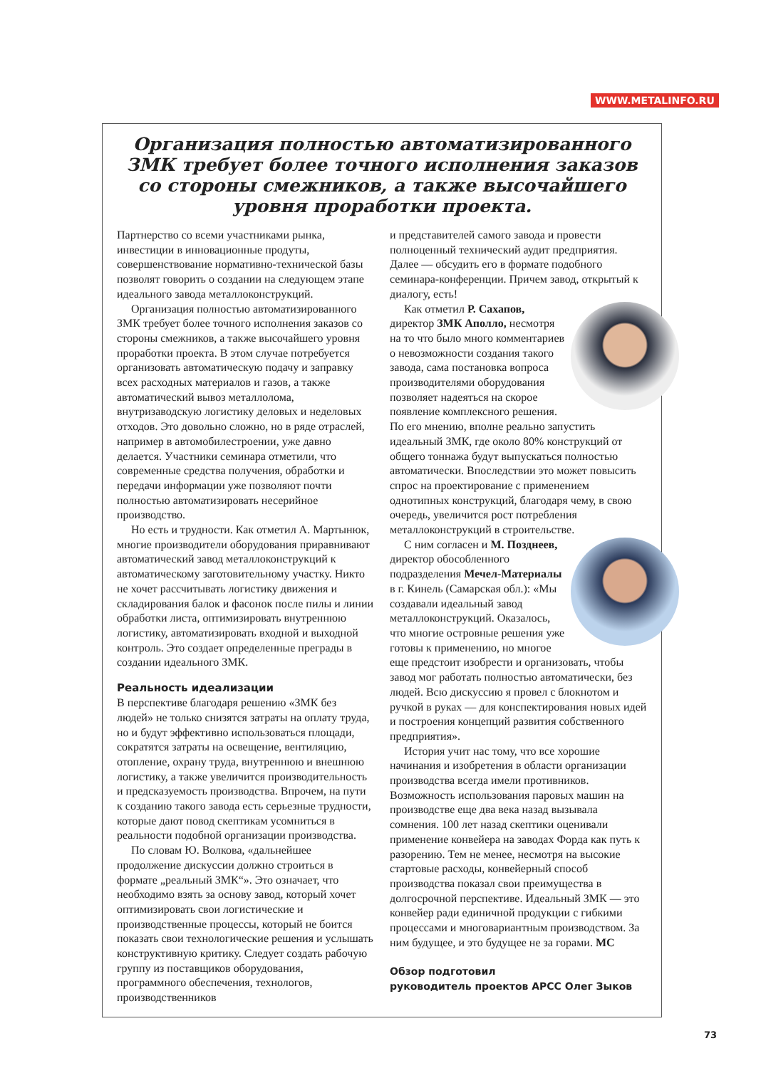WWW.METALINFO.RU
Организация полностью автоматизированного ЗМК требует более точного исполнения заказов со стороны смежников, а также высочайшего уровня проработки проекта.
Партнерство со всеми участниками рынка, инвестиции в инновационные продуты, совершенствование нормативно-технической базы позволят говорить о создании на следующем этапе идеального завода металлоконструкций.
Организация полностью автоматизированного ЗМК требует более точного исполнения заказов со стороны смежников, а также высочайшего уровня проработки проекта. В этом случае потребуется организовать автоматическую подачу и заправку всех расходных материалов и газов, а также автоматический вывоз металлолома, внутризаводскую логистику деловых и неделовых отходов. Это довольно сложно, но в ряде отраслей, например в автомобилестроении, уже давно делается. Участники семинара отметили, что современные средства получения, обработки и передачи информации уже позволяют почти полностью автоматизировать несерийное производство.
Но есть и трудности. Как отметил А. Мартынюк, многие производители оборудования приравнивают автоматический завод металлоконструкций к автоматическому заготовительному участку. Никто не хочет рассчитывать логистику движения и складирования балок и фасонок после пилы и линии обработки листа, оптимизировать внутреннюю логистику, автоматизировать входной и выходной контроль. Это создает определенные преграды в создании идеального ЗМК.
Реальность идеализации
В перспективе благодаря решению «ЗМК без людей» не только снизятся затраты на оплату труда, но и будут эффективно использоваться площади, сократятся затраты на освещение, вентиляцию, отопление, охрану труда, внутреннюю и внешнюю логистику, а также увеличится производительность и предсказуемость производства. Впрочем, на пути к созданию такого завода есть серьезные трудности, которые дают повод скептикам усомниться в реальности подобной организации производства.
По словам Ю. Волкова, «дальнейшее продолжение дискуссии должно строиться в формате „реальный ЗМК“». Это означает, что необходимо взять за основу завод, который хочет оптимизировать свои логистические и производственные процессы, который не боится показать свои технологические решения и услышать конструктивную критику. Следует создать рабочую группу из поставщиков оборудования, программного обеспечения, технологов, производственников
и представителей самого завода и провести полноценный технический аудит предприятия. Далее — обсудить его в формате подобного семинара-конференции. Причем завод, открытый к диалогу, есть!
Как отметил Р. Сахапов, директор ЗМК Аполло, несмотря на то что было много комментариев о невозможности создания такого завода, сама постановка вопроса производителями оборудования позволяет надеяться на скорое появление комплексного решения. По его мнению, вполне реально запустить идеальный ЗМК, где около 80% конструкций от общего тоннажа будут выпускаться полностью автоматически. Впоследствии это может повысить спрос на проектирование с применением однотипных конструкций, благодаря чему, в свою очередь, увеличится рост потребления металлоконструкций в строительстве.
С ним согласен и М. Поздне­ев, директор обособленного подразделения Мечел-Материалы в г. Кинель (Самарская обл.): «Мы создавали идеальный завод металлоконструкций. Оказалось, что многие островные решения уже готовы к применению, но многое еще предстоит изобрести и организовать, чтобы завод мог работать полностью автоматически, без людей. Всю дискуссию я провел с блокнотом и ручкой в руках — для конспектирования новых идей и построения концепций развития собственного предприятия».
История учит нас тому, что все хорошие начинания и изобретения в области организации производства всегда имели противников. Возможность использования паровых машин на производстве еще два века назад вызывала сомнения. 100 лет назад скептики оценивали применение конвейера на заводах Форда как путь к разорению. Тем не менее, несмотря на высокие стартовые расходы, конвейерный способ производства показал свои преимущества в долгосрочной перспективе. Идеальный ЗМК — это конвейер ради единичной продукции с гибкими процессами и многовариантным производством. За ним будущее, и это будущее не за горами. МС
Обзор подготовил
руководитель проектов АРСС Олег Зыков
73